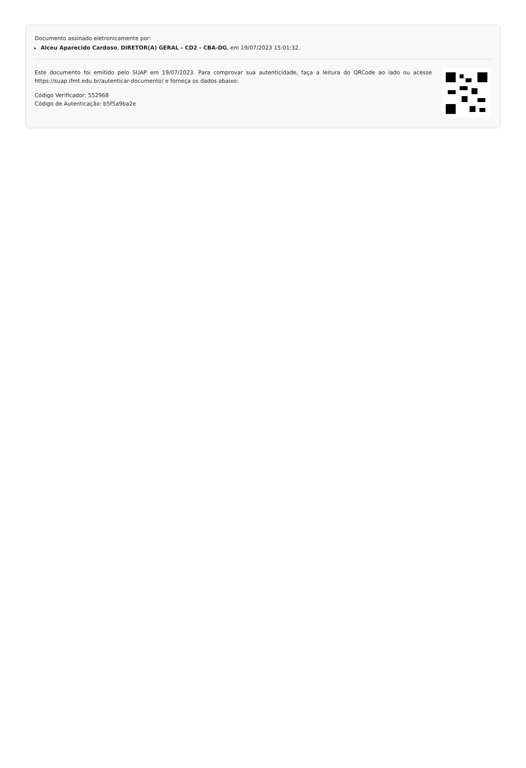Documento assinado eletronicamente por:
Alceu Aparecido Cardoso, DIRETOR(A) GERAL - CD2 - CBA-DG, em 19/07/2023 15:01:32.
Este documento foi emitido pelo SUAP em 19/07/2023. Para comprovar sua autenticidade, faça a leitura do QRCode ao lado ou acesse https://suap.ifmt.edu.br/autenticar-documento/ e forneça os dados abaixo:
Código Verificador: 552968
Código de Autenticação: b5f5a9ba2e